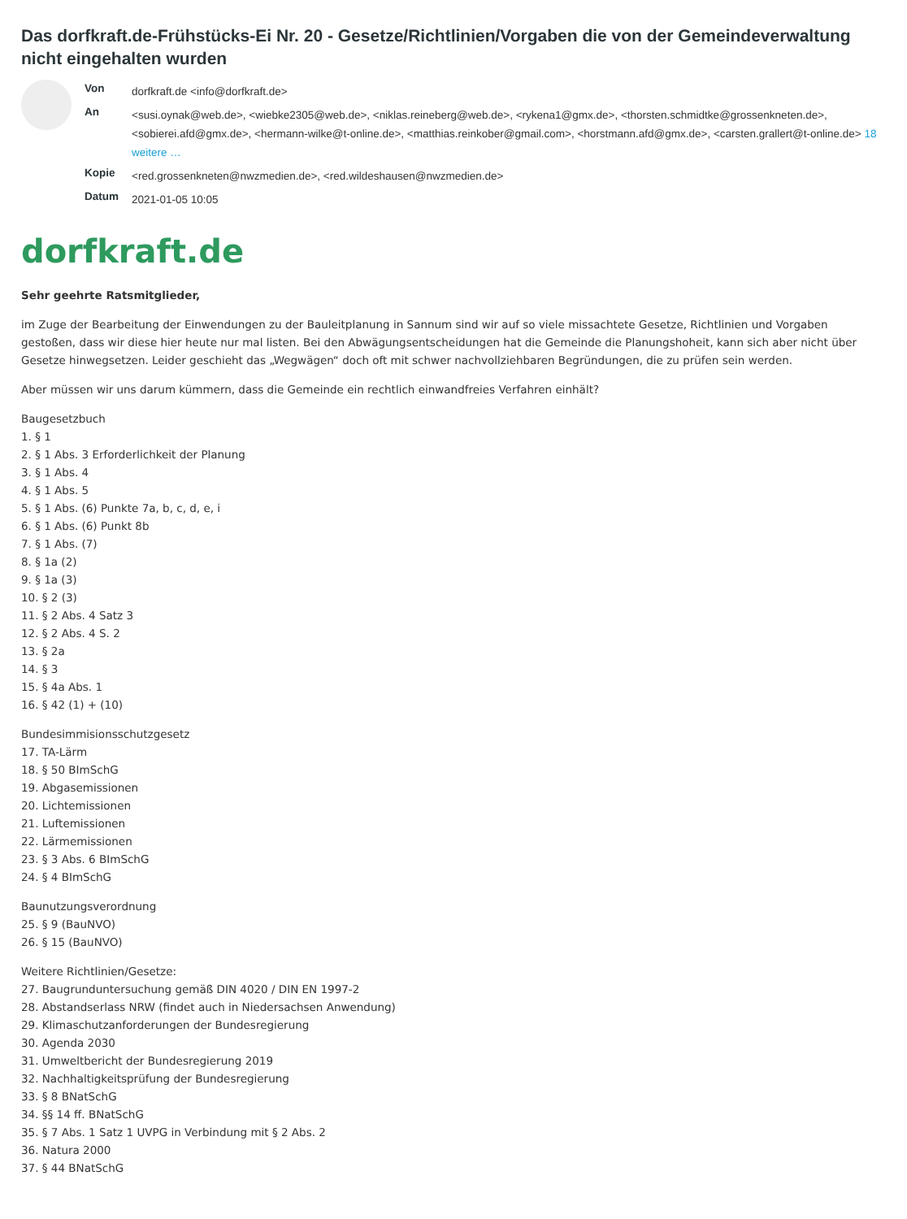Das dorfkraft.de-Frühstücks-Ei Nr. 20 - Gesetze/Richtlinien/Vorgaben die von der Gemeindeverwaltung nicht eingehalten wurden
| Von | dorfkraft.de <info@dorfkraft.de> |
| An | <susi.oynak@web.de>, <wiebke2305@web.de>, <niklas.reineberg@web.de>, <rykena1@gmx.de>, <thorsten.schmidtke@grossenkneten.de>, <sobierei.afd@gmx.de>, <hermann-wilke@t-online.de>, <matthias.reinkober@gmail.com>, <horstmann.afd@gmx.de>, <carsten.grallert@t-online.de> 18 weitere … |
| Kopie | <red.grossenkneten@nwzmedien.de>, <red.wildeshausen@nwzmedien.de> |
| Datum | 2021-01-05 10:05 |
dorfkraft.de
Sehr geehrte Ratsmitglieder,
im Zuge der Bearbeitung der Einwendungen zu der Bauleitplanung in Sannum sind wir auf so viele missachtete Gesetze, Richtlinien und Vorgaben gestoßen, dass wir diese hier heute nur mal listen. Bei den Abwägungsentscheidungen hat die Gemeinde die Planungshoheit, kann sich aber nicht über Gesetze hinwegsetzen. Leider geschieht das „Wegwägen“ doch oft mit schwer nachvollziehbaren Begründungen, die zu prüfen sein werden.
Aber müssen wir uns darum kümmern, dass die Gemeinde ein rechtlich einwandfreies Verfahren einhält?
Baugesetzbuch
1. § 1
2. § 1 Abs. 3 Erforderlichkeit der Planung
3. § 1 Abs. 4
4. § 1 Abs. 5
5. § 1 Abs. (6) Punkte 7a, b, c, d, e, i
6. § 1 Abs. (6) Punkt 8b
7. § 1 Abs. (7)
8. § 1a (2)
9. § 1a (3)
10. § 2 (3)
11. § 2 Abs. 4 Satz 3
12. § 2 Abs. 4 S. 2
13. § 2a
14. § 3
15. § 4a Abs. 1
16. § 42 (1) + (10)
Bundesimmisionsschutzgesetz
17. TA-Lärm
18. § 50 BImSchG
19. Abgasemissionen
20. Lichtemissionen
21. Luftemissionen
22. Lärmemissionen
23. § 3 Abs. 6 BImSchG
24. § 4 BImSchG
Baunutzungsverordnung
25. § 9 (BauNVO)
26. § 15 (BauNVO)
Weitere Richtlinien/Gesetze:
27. Baugrunduntersuchung gemäß DIN 4020 / DIN EN 1997-2
28. Abstandserlass NRW (findet auch in Niedersachsen Anwendung)
29. Klimaschutzanforderungen der Bundesregierung
30. Agenda 2030
31. Umweltbericht der Bundesregierung 2019
32. Nachhaltigkeitsprüfung der Bundesregierung
33. § 8 BNatSchG
34. §§ 14 ff. BNatSchG
35. § 7 Abs. 1 Satz 1 UVPG in Verbindung mit § 2 Abs. 2
36. Natura 2000
37. § 44 BNatSchG